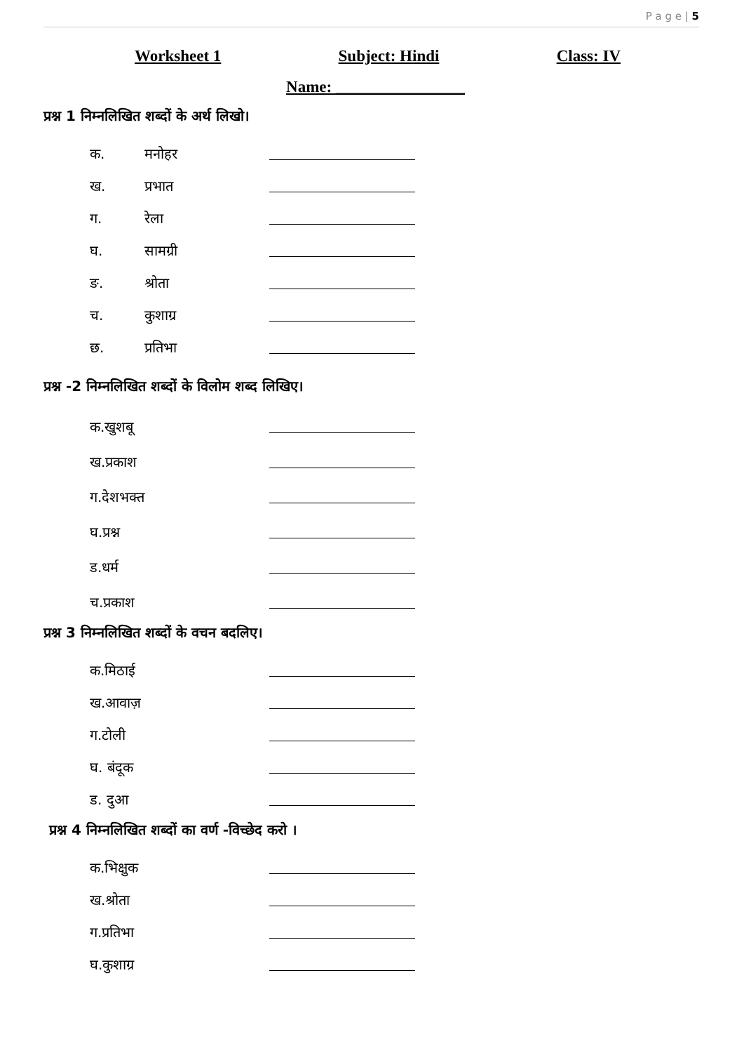P a g e | 5
Worksheet 1 Subject: Hindi Class: IV
Name: ________________
प्रश्न 1 निम्नलिखित शब्दों के अर्थ लिखो।
क. मनोहर
ख. प्रभात
ग. रेला
घ. सामग्री
ङ. श्रोता
च. कुशाग्र
छ. प्रतिभा
प्रश्न -2 निम्नलिखित शब्दों के विलोम शब्द लिखिए।
क.खुशबू
ख.प्रकाश
ग.देशभक्त
घ.प्रश्न
ड.धर्म
च.प्रकाश
प्रश्न 3 निम्नलिखित शब्दों के वचन बदलिए।
क.मिठाई
ख.आवाज़
ग.टोली
घ. बंदूक
ड. दुआ
प्रश्न 4 निम्नलिखित शब्दों का वर्ण -विच्छेद करो ।
क.भिक्षुक
ख.श्रोता
ग.प्रतिभा
घ.कुशाग्र